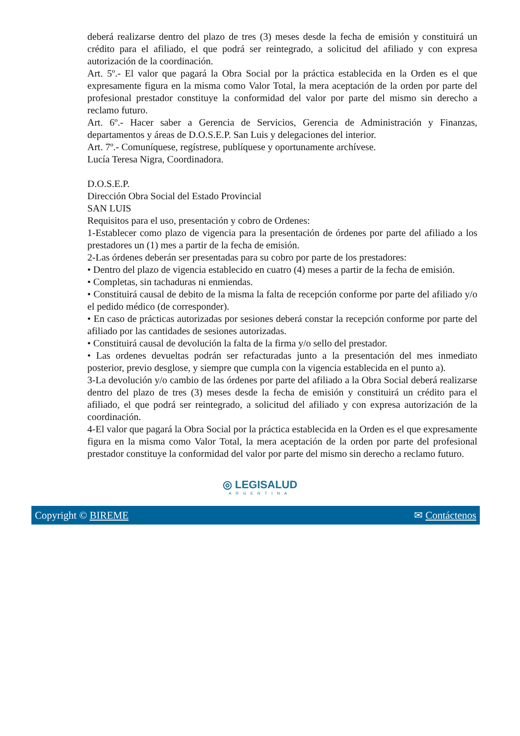deberá realizarse dentro del plazo de tres (3) meses desde la fecha de emisión y constituirá un crédito para el afiliado, el que podrá ser reintegrado, a solicitud del afiliado y con expresa autorización de la coordinación.
Art. 5º.- El valor que pagará la Obra Social por la práctica establecida en la Orden es el que expresamente figura en la misma como Valor Total, la mera aceptación de la orden por parte del profesional prestador constituye la conformidad del valor por parte del mismo sin derecho a reclamo futuro.
Art. 6º.- Hacer saber a Gerencia de Servicios, Gerencia de Administración y Finanzas, departamentos y áreas de D.O.S.E.P. San Luis y delegaciones del interior.
Art. 7º.- Comuníquese, regístrese, publíquese y oportunamente archívese.
Lucía Teresa Nigra, Coordinadora.
D.O.S.E.P.
Dirección Obra Social del Estado Provincial
SAN LUIS
Requisitos para el uso, presentación y cobro de Ordenes:
1-Establecer como plazo de vigencia para la presentación de órdenes por parte del afiliado a los prestadores un (1) mes a partir de la fecha de emisión.
2-Las órdenes deberán ser presentadas para su cobro por parte de los prestadores:
• Dentro del plazo de vigencia establecido en cuatro (4) meses a partir de la fecha de emisión.
• Completas, sin tachaduras ni enmiendas.
• Constituirá causal de debito de la misma la falta de recepción conforme por parte del afiliado y/o el pedido médico (de corresponder).
• En caso de prácticas autorizadas por sesiones deberá constar la recepción conforme por parte del afiliado por las cantidades de sesiones autorizadas.
• Constituirá causal de devolución la falta de la firma y/o sello del prestador.
• Las ordenes devueltas podrán ser refacturadas junto a la presentación del mes inmediato posterior, previo desglose, y siempre que cumpla con la vigencia establecida en el punto a).
3-La devolución y/o cambio de las órdenes por parte del afiliado a la Obra Social deberá realizarse dentro del plazo de tres (3) meses desde la fecha de emisión y constituirá un crédito para el afiliado, el que podrá ser reintegrado, a solicitud del afiliado y con expresa autorización de la coordinación.
4-El valor que pagará la Obra Social por la práctica establecida en la Orden es el que expresamente figura en la misma como Valor Total, la mera aceptación de la orden por parte del profesional prestador constituye la conformidad del valor por parte del mismo sin derecho a reclamo futuro.
◎ LEGISALUD
ARGENTINA
Copyright © BIREME ✉ Contáctenos